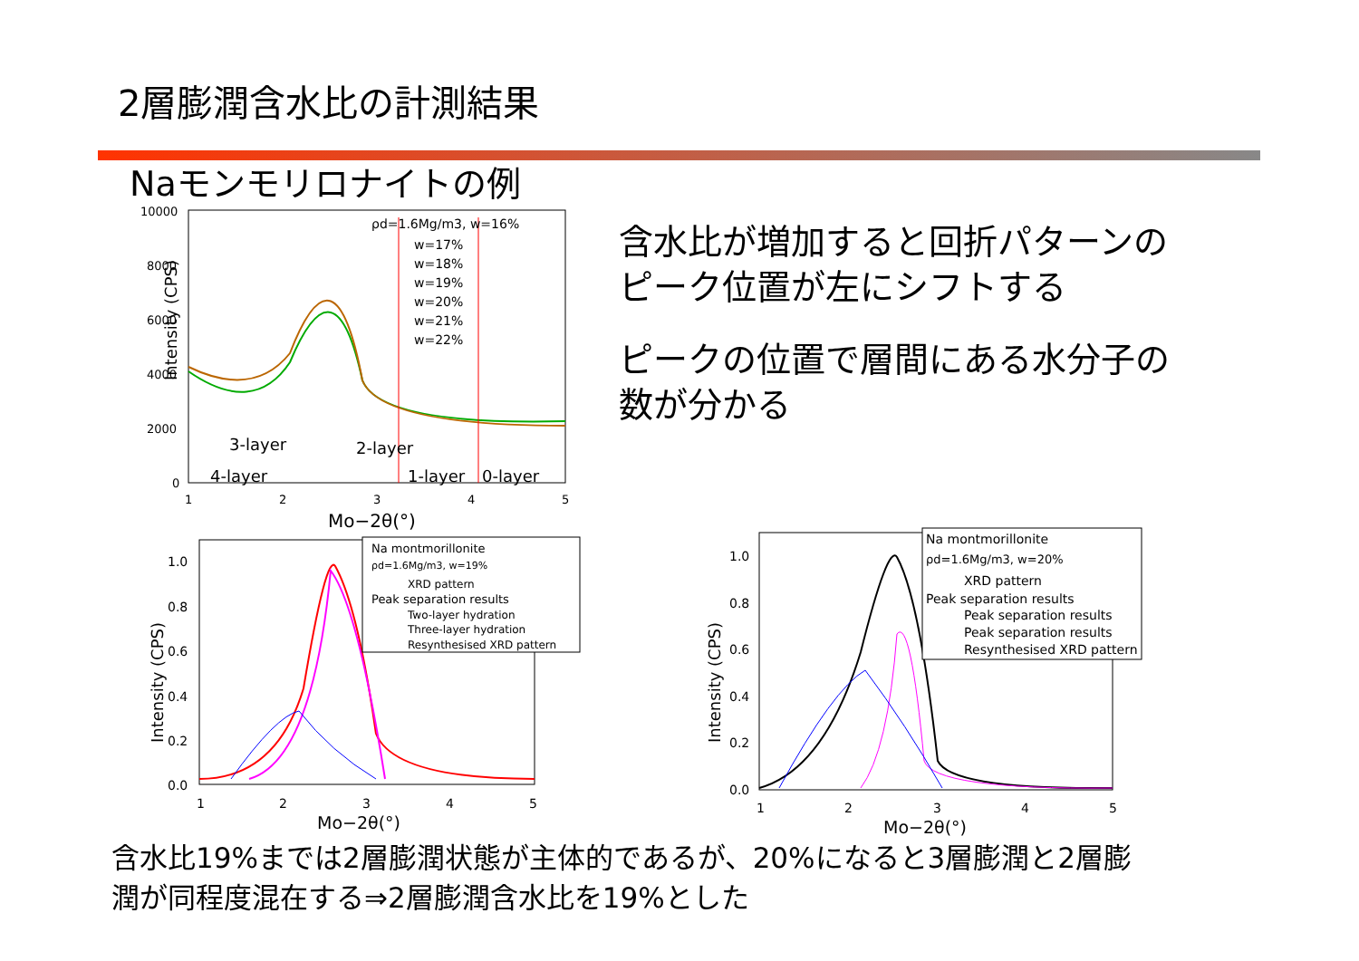2層膨潤含水比の計測結果
Naモンモリロナイトの例
Intensity (CPS)
10000
8000
6000
4000
2000
0
1
2
3
4
5
Mo−2θ(°)
ρd=1.6Mg/m3, w=16%
w=17%
w=18%
w=19%
w=20%
w=21%
w=22%
3-layer
2-layer
4-layer
1-layer
0-layer
含水比が増加すると回折パターンの
ピーク位置が左にシフトする
ピークの位置で層間にある水分子の
数が分かる
Intensity (CPS)
1.0
0.8
0.6
0.4
0.2
0.0
1
2
3
4
5
Mo−2θ(°)
Na montmorillonite
ρd=1.6Mg/m3, w=19%
XRD pattern
Peak separation results
Two-layer hydration
Three-layer hydration
Resynthesised XRD pattern
Intensity (CPS)
1.0
0.8
0.6
0.4
0.2
0.0
1
2
3
4
5
Mo−2θ(°)
Na montmorillonite
ρd=1.6Mg/m3, w=20%
XRD pattern
Peak separation results
Peak separation results
Peak separation results
Resynthesised XRD pattern
含水比19%までは2層膨潤状態が主体的であるが、20%になると3層膨潤と2層膨
潤が同程度混在する⇒2層膨潤含水比を19%とした